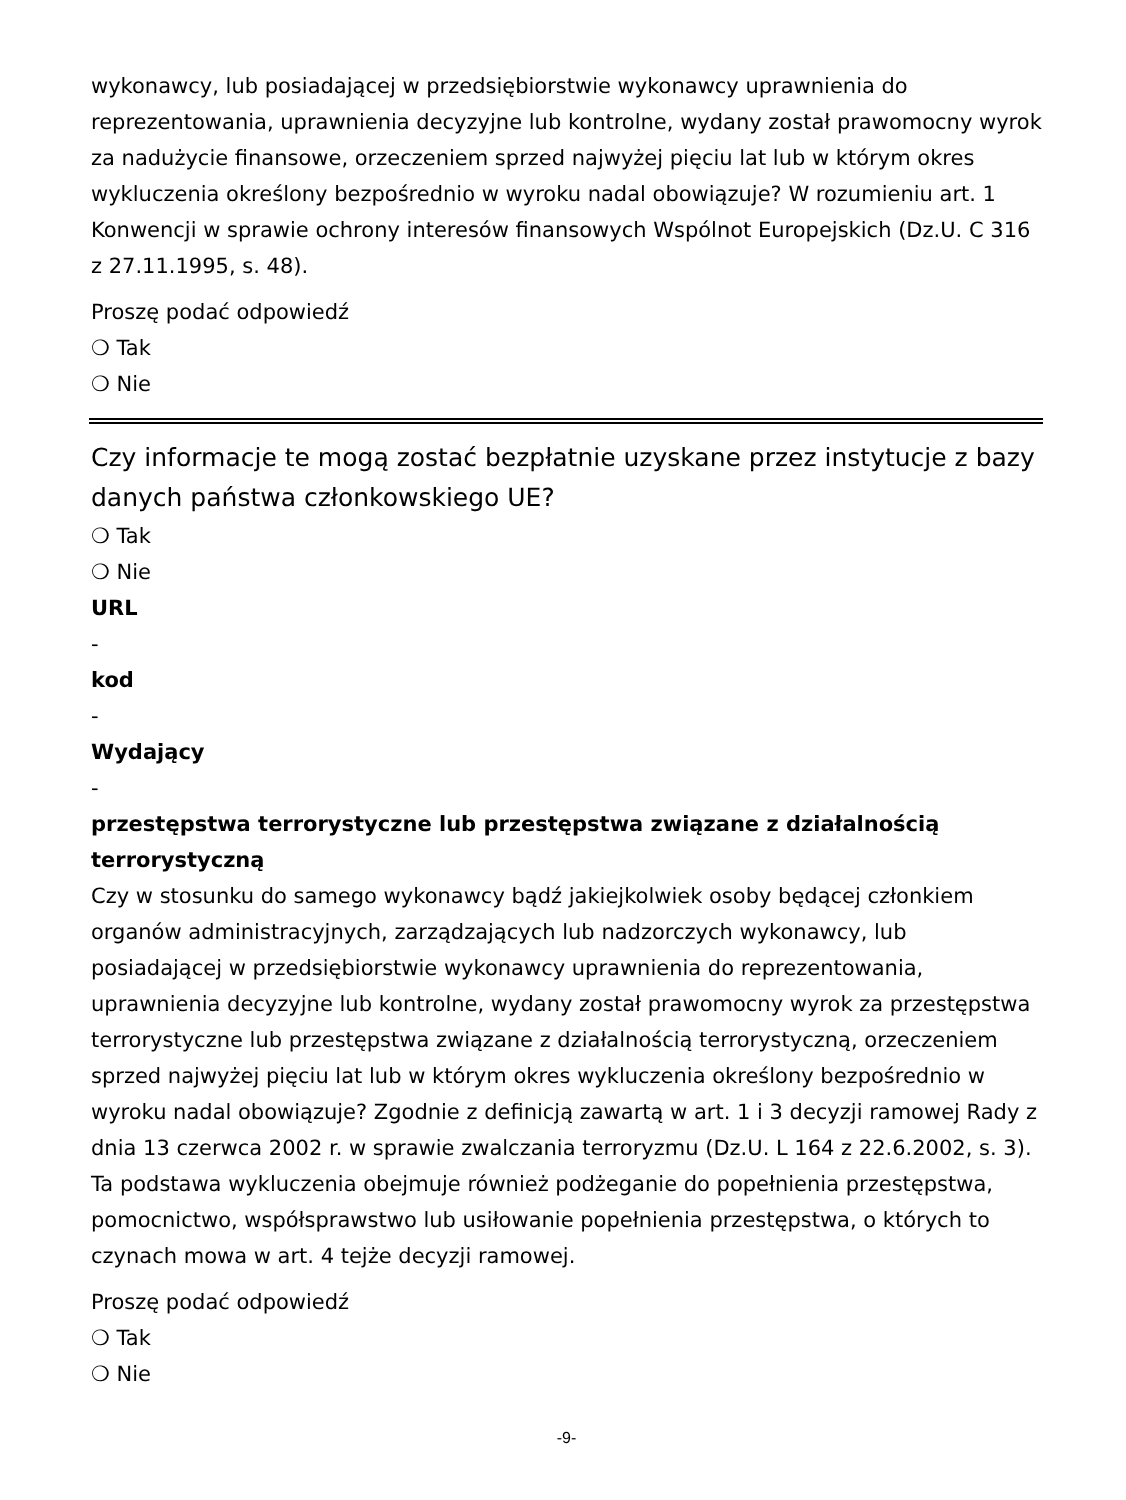wykonawcy, lub posiadającej w przedsiębiorstwie wykonawcy uprawnienia do reprezentowania, uprawnienia decyzyjne lub kontrolne, wydany został prawomocny wyrok za nadużycie finansowe, orzeczeniem sprzed najwyżej pięciu lat lub w którym okres wykluczenia określony bezpośrednio w wyroku nadal obowiązuje? W rozumieniu art. 1 Konwencji w sprawie ochrony interesów finansowych Wspólnot Europejskich (Dz.U. C 316 z 27.11.1995, s. 48).
Proszę podać odpowiedź
❍ Tak
❍ Nie
Czy informacje te mogą zostać bezpłatnie uzyskane przez instytucje z bazy danych państwa członkowskiego UE?
❍ Tak
❍ Nie
URL
-
kod
-
Wydający
-
przestępstwa terrorystyczne lub przestępstwa związane z działalnością terrorystyczną
Czy w stosunku do samego wykonawcy bądź jakiejkolwiek osoby będącej członkiem organów administracyjnych, zarządzających lub nadzorczych wykonawcy, lub posiadającej w przedsiębiorstwie wykonawcy uprawnienia do reprezentowania, uprawnienia decyzyjne lub kontrolne, wydany został prawomocny wyrok za przestępstwa terrorystyczne lub przestępstwa związane z działalnością terrorystyczną, orzeczeniem sprzed najwyżej pięciu lat lub w którym okres wykluczenia określony bezpośrednio w wyroku nadal obowiązuje? Zgodnie z definicją zawartą w art. 1 i 3 decyzji ramowej Rady z dnia 13 czerwca 2002 r. w sprawie zwalczania terroryzmu (Dz.U. L 164 z 22.6.2002, s. 3). Ta podstawa wykluczenia obejmuje również podżeganie do popełnienia przestępstwa, pomocnictwo, współsprawstwo lub usiłowanie popełnienia przestępstwa, o których to czynach mowa w art. 4 tejże decyzji ramowej.
Proszę podać odpowiedź
❍ Tak
❍ Nie
-9-